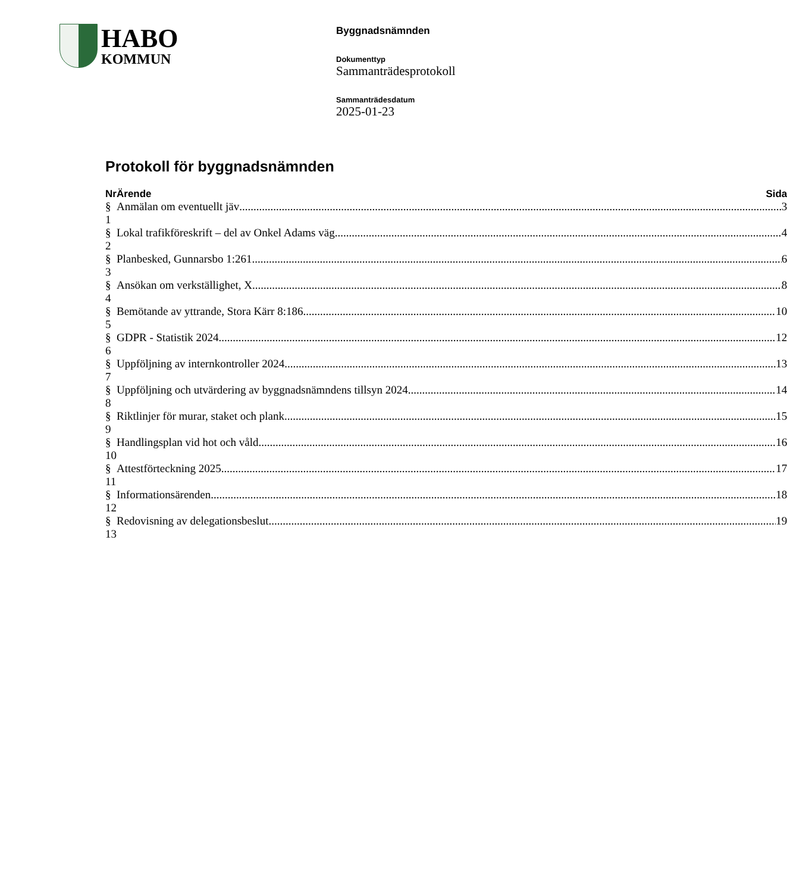HABO
KOMMUN
Byggnadsnämnden
Dokumenttyp
Sammanträdesprotokoll
Sammanträdesdatum
2025-01-23
Protokoll för byggnadsnämnden
| Nr | Ärende | Sida |
| --- | --- | --- |
| § 1 | Anmälan om eventuellt jäv 3 | |
| § 2 | Lokal trafikföreskrift – del av Onkel Adams väg 4 | |
| § 3 | Planbesked, Gunnarsbo 1:261 6 | |
| § 4 | Ansökan om verkställighet, X 8 | |
| § 5 | Bemötande av yttrande, Stora Kärr 8:186 10 | |
| § 6 | GDPR - Statistik 2024 12 | |
| § 7 | Uppföljning av internkontroller 2024 13 | |
| § 8 | Uppföljning och utvärdering av byggnadsnämndens tillsyn 2024 14 | |
| § 9 | Riktlinjer för murar, staket och plank 15 | |
| § 10 | Handlingsplan vid hot och våld 16 | |
| § 11 | Attestförteckning 2025 17 | |
| § 12 | Informationsärenden 18 | |
| § 13 | Redovisning av delegationsbeslut 19 | |